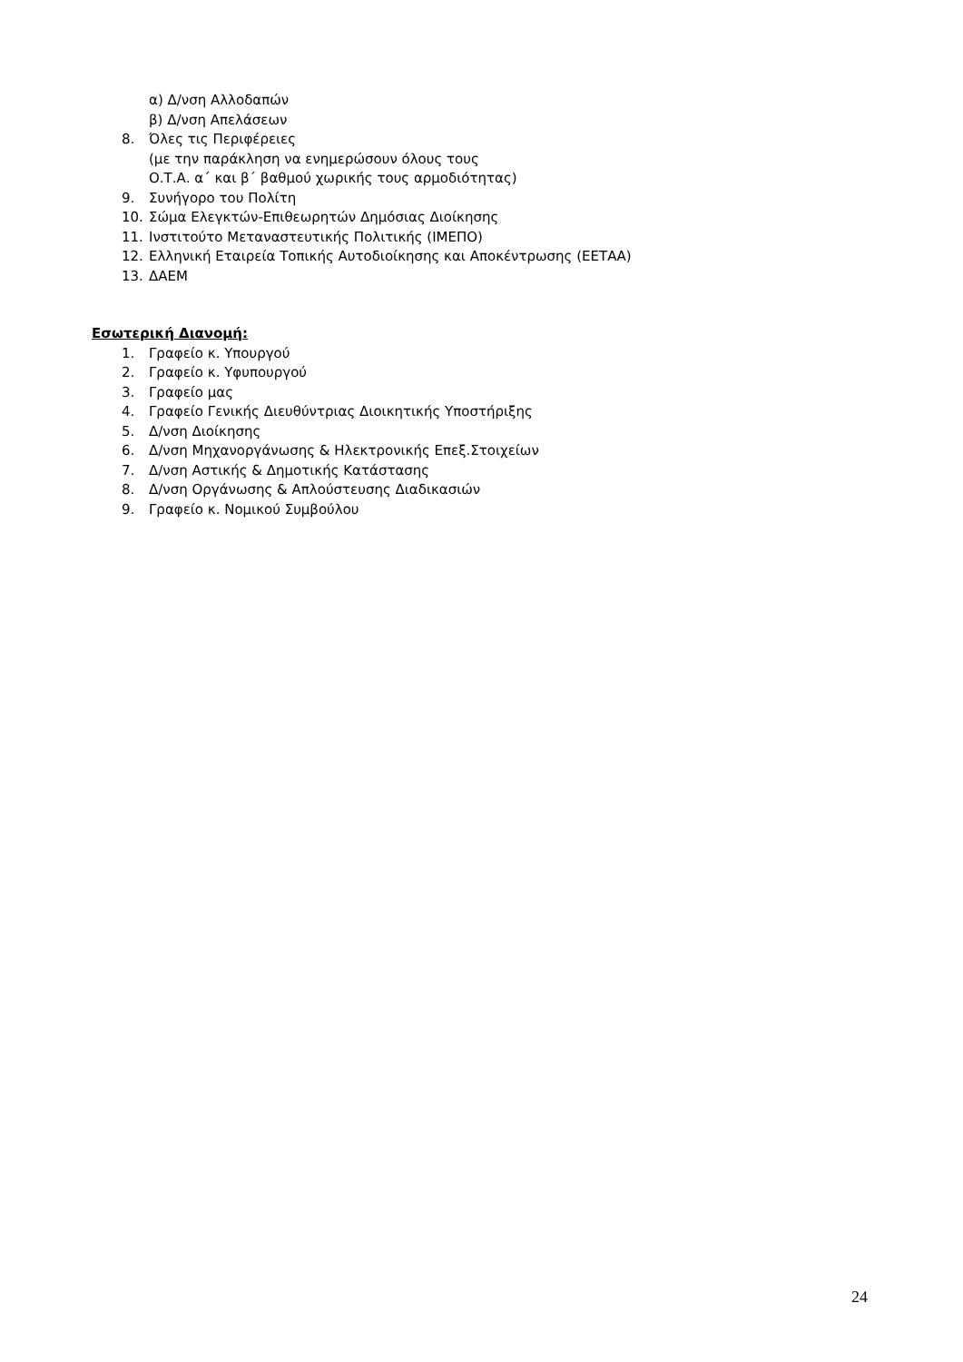α) Δ/νση Αλλοδαπών
β) Δ/νση Απελάσεων
8. Όλες τις Περιφέρειες
(με την παράκληση να ενημερώσουν όλους τους
Ο.Τ.Α. α΄ και β΄ βαθμού χωρικής τους αρμοδιότητας)
9. Συνήγορο του Πολίτη
10. Σώμα Ελεγκτών-Επιθεωρητών Δημόσιας Διοίκησης
11. Ινστιτούτο Μεταναστευτικής Πολιτικής (ΙΜΕΠΟ)
12. Ελληνική Εταιρεία Τοπικής Αυτοδιοίκησης και Αποκέντρωσης (ΕΕΤΑΑ)
13. ΔΑΕΜ
Εσωτερική Διανομή:
1. Γραφείο κ. Υπουργού
2. Γραφείο κ. Υφυπουργού
3. Γραφείο μας
4. Γραφείο Γενικής Διευθύντριας Διοικητικής Υποστήριξης
5. Δ/νση Διοίκησης
6. Δ/νση Μηχανοργάνωσης & Ηλεκτρονικής Επεξ.Στοιχείων
7. Δ/νση Αστικής & Δημοτικής Κατάστασης
8. Δ/νση Οργάνωσης & Απλούστευσης Διαδικασιών
9. Γραφείο κ. Νομικού Συμβούλου
24